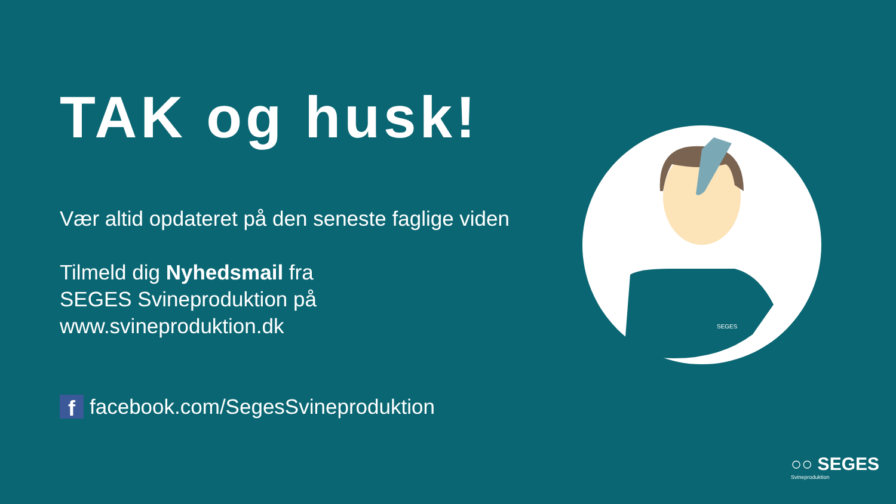TAK og husk!
Vær altid opdateret på den seneste faglige viden
Tilmeld dig Nyhedsmail fra
SEGES Svineproduktion på
www.svineproduktion.dk
f
facebook.com/SegesSvineproduktion
SEGES
○○ SEGES
Svineproduktion